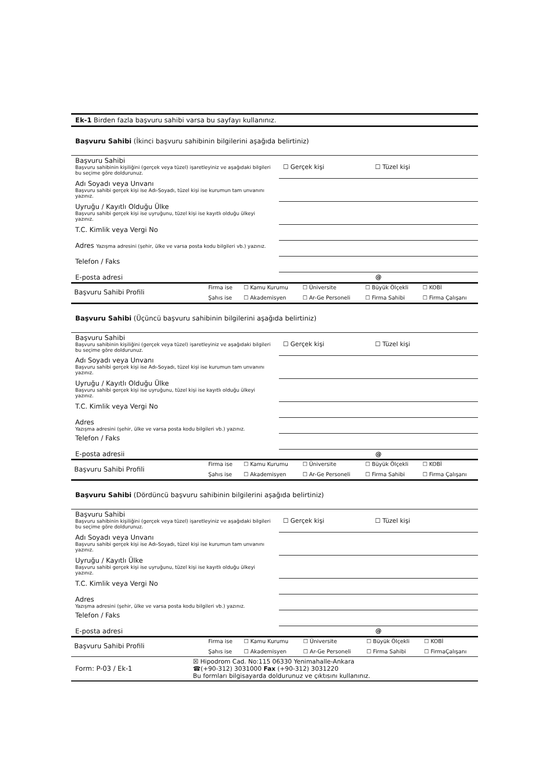Ek-1 Birden fazla başvuru sahibi varsa bu sayfayı kullanınız.
Başvuru Sahibi (İkinci başvuru sahibinin bilgilerini aşağıda belirtiniz)
| Başvuru Sahibi Başvuru sahibinin kişiliğini (gerçek veya tüzel) işaretleyiniz ve aşağıdaki bilgileri bu seçime göre doldurunuz. | ☐ Gerçek kişi ☐ Tüzel kişi |
| Adı Soyadı veya Unvanı Başvuru sahibi gerçek kişi ise Adı-Soyadı, tüzel kişi ise kurumun tam unvanını yazınız. | |
| Uyruğu / Kayıtlı Olduğu Ülke Başvuru sahibi gerçek kişi ise uyruğunu, tüzel kişi ise kayıtlı olduğu ülkeyi yazınız. | |
| T.C. Kimlik veya Vergi No | |
| Adres Yazışma adresini (şehir, ülke ve varsa posta kodu bilgileri vb.) yazınız. | |
| Telefon / Faks | |
| E-posta adresi | @ |
| Başvuru Sahibi Profili | Firma ise | ☐ Kamu Kurumu | ☐ Üniversite | ☐ Büyük Ölçekli | ☐ KOBİ |
| | Şahıs ise | ☐ Akademisyen | ☐ Ar-Ge Personeli | ☐ Firma Sahibi | ☐ Firma Çalışanı |
Başvuru Sahibi (Üçüncü başvuru sahibinin bilgilerini aşağıda belirtiniz)
| Başvuru Sahibi Başvuru sahibinin kişiliğini (gerçek veya tüzel) işaretleyiniz ve aşağıdaki bilgileri bu seçime göre doldurunuz. | ☐ Gerçek kişi ☐ Tüzel kişi |
| Adı Soyadı veya Unvanı Başvuru sahibi gerçek kişi ise Adı-Soyadı, tüzel kişi ise kurumun tam unvanını yazınız. | |
| Uyruğu / Kayıtlı Olduğu Ülke Başvuru sahibi gerçek kişi ise uyruğunu, tüzel kişi ise kayıtlı olduğu ülkeyi yazınız. | |
| T.C. Kimlik veya Vergi No | |
| Adres Yazışma adresini (şehir, ülke ve varsa posta kodu bilgileri vb.) yazınız. | |
| Telefon / Faks | |
| E-posta adresii | @ |
| Başvuru Sahibi Profili | Firma ise | ☐ Kamu Kurumu | ☐ Üniversite | ☐ Büyük Ölçekli | ☐ KOBİ |
| | Şahıs ise | ☐ Akademisyen | ☐ Ar-Ge Personeli | ☐ Firma Sahibi | ☐ Firma Çalışanı |
Başvuru Sahibi (Dördüncü başvuru sahibinin bilgilerini aşağıda belirtiniz)
| Başvuru Sahibi Başvuru sahibinin kişiliğini (gerçek veya tüzel) işaretleyiniz ve aşağıdaki bilgileri bu seçime göre doldurunuz. | ☐ Gerçek kişi ☐ Tüzel kişi |
| Adı Soyadı veya Unvanı Başvuru sahibi gerçek kişi ise Adı-Soyadı, tüzel kişi ise kurumun tam unvanını yazınız. | |
| Uyruğu / Kayıtlı Ülke Başvuru sahibi gerçek kişi ise uyruğunu, tüzel kişi ise kayıtlı olduğu ülkeyi yazınız. | |
| T.C. Kimlik veya Vergi No | |
| Adres Yazışma adresini (şehir, ülke ve varsa posta kodu bilgileri vb.) yazınız. | |
| Telefon / Faks | |
| E-posta adresi | @ |
| Başvuru Sahibi Profili | Firma ise | ☐ Kamu Kurumu | ☐ Üniversite | ☐ Büyük Ölçekli | ☐ KOBİ |
| | Şahıs ise | ☐ Akademisyen | ☐ Ar-Ge Personeli | ☐ Firma Sahibi | ☐ FirmaÇalışanı |
Form: P-03 / Ek-1 ☒ Hipodrom Cad. No:115 06330 Yenimahalle-Ankara
☎(+90-312) 3031000 Fax (+90-312) 3031220
Bu formları bilgisayarda doldurunuz ve çıktısını kullanınız.